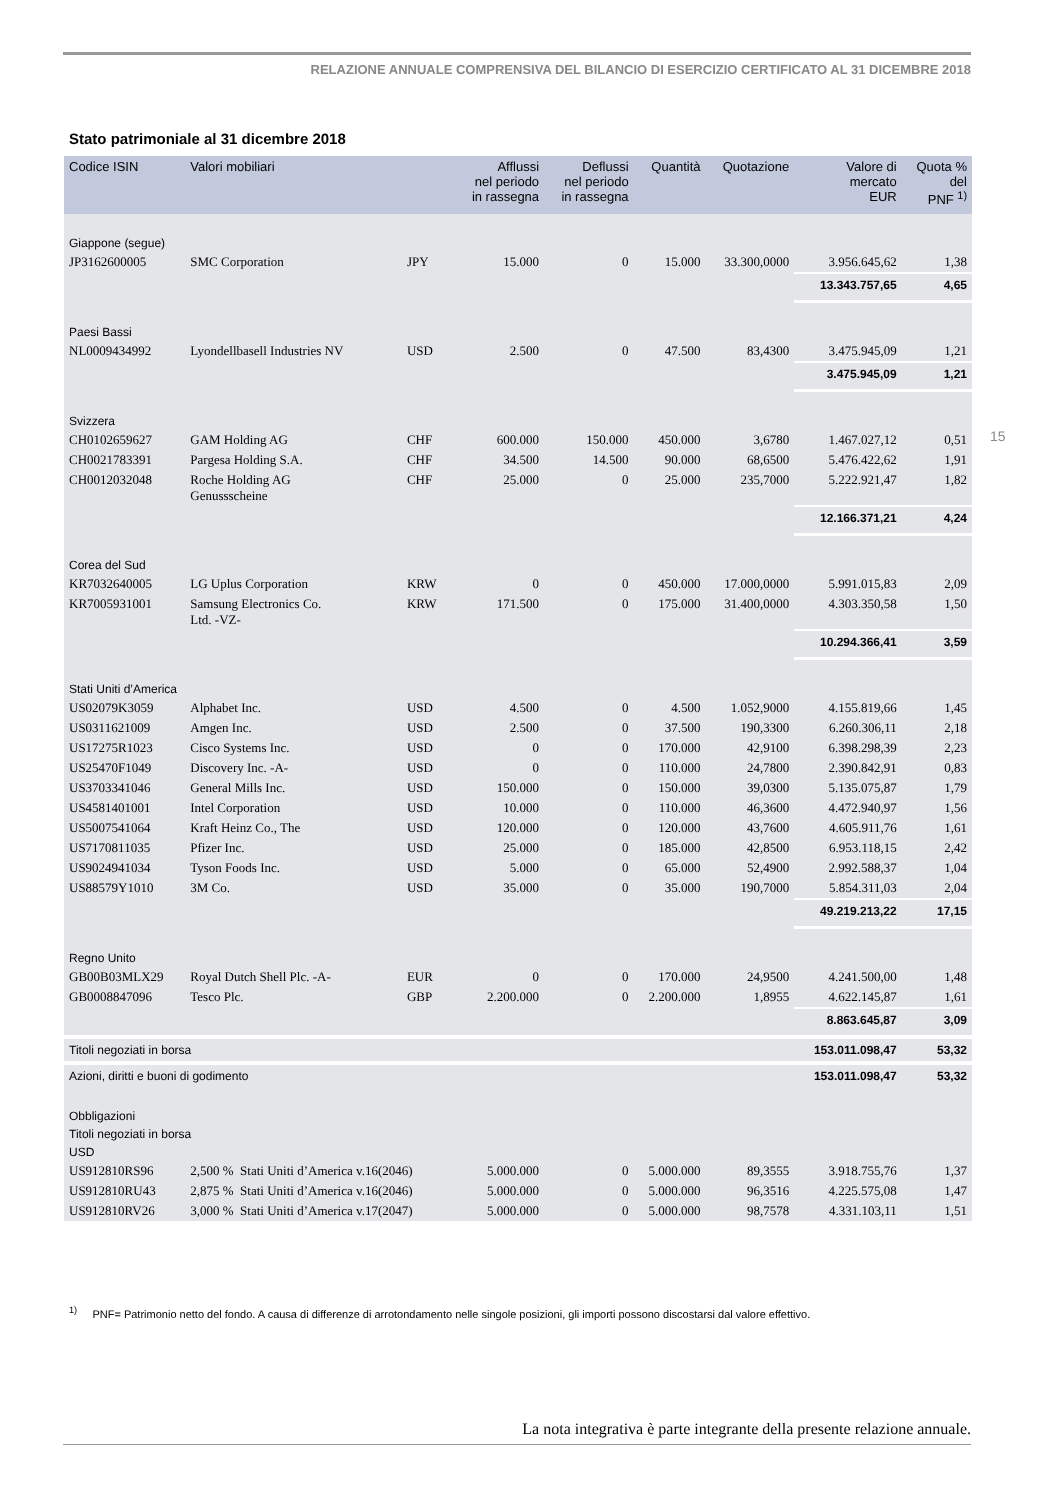RELAZIONE ANNUALE COMPRENSIVA DEL BILANCIO DI ESERCIZIO CERTIFICATO AL 31 DICEMBRE 2018
15
Stato patrimoniale al 31 dicembre 2018
| Codice ISIN | Valori mobiliari | | Afflussi nel periodo in rassegna | Deflussi nel periodo in rassegna | Quantità | Quotazione | Valore di mercato EUR | Quota % del PNF <sup>1)</sup> |
| --- | --- | --- | --- | --- | --- | --- | --- | --- |
| Giappone (segue) | | | | | | | | |
| JP3162600005 | SMC Corporation | JPY | 15.000 | 0 | 15.000 | 33.300,0000 | 3.956.645,62 | 1,38 |
| | | | | | | | 13.343.757,65 | 4,65 |
| Paesi Bassi | | | | | | | | |
| NL0009434992 | Lyondellbasell Industries NV | USD | 2.500 | 0 | 47.500 | 83,4300 | 3.475.945,09 | 1,21 |
| | | | | | | | 3.475.945,09 | 1,21 |
| Svizzera | | | | | | | | |
| CH0102659627 | GAM Holding AG | CHF | 600.000 | 150.000 | 450.000 | 3,6780 | 1.467.027,12 | 0,51 |
| CH0021783391 | Pargesa Holding S.A. | CHF | 34.500 | 14.500 | 90.000 | 68,6500 | 5.476.422,62 | 1,91 |
| CH0012032048 | Roche Holding AG Genussscheine | CHF | 25.000 | 0 | 25.000 | 235,7000 | 5.222.921,47 | 1,82 |
| | | | | | | | 12.166.371,21 | 4,24 |
| Corea del Sud | | | | | | | | |
| KR7032640005 | LG Uplus Corporation | KRW | 0 | 0 | 450.000 | 17.000,0000 | 5.991.015,83 | 2,09 |
| KR7005931001 | Samsung Electronics Co. Ltd. -VZ- | KRW | 171.500 | 0 | 175.000 | 31.400,0000 | 4.303.350,58 | 1,50 |
| | | | | | | | 10.294.366,41 | 3,59 |
| Stati Uniti d’America | | | | | | | | |
| US02079K3059 | Alphabet Inc. | USD | 4.500 | 0 | 4.500 | 1.052,9000 | 4.155.819,66 | 1,45 |
| US0311621009 | Amgen Inc. | USD | 2.500 | 0 | 37.500 | 190,3300 | 6.260.306,11 | 2,18 |
| US17275R1023 | Cisco Systems Inc. | USD | 0 | 0 | 170.000 | 42,9100 | 6.398.298,39 | 2,23 |
| US25470F1049 | Discovery Inc. -A- | USD | 0 | 0 | 110.000 | 24,7800 | 2.390.842,91 | 0,83 |
| US3703341046 | General Mills Inc. | USD | 150.000 | 0 | 150.000 | 39,0300 | 5.135.075,87 | 1,79 |
| US4581401001 | Intel Corporation | USD | 10.000 | 0 | 110.000 | 46,3600 | 4.472.940,97 | 1,56 |
| US5007541064 | Kraft Heinz Co., The | USD | 120.000 | 0 | 120.000 | 43,7600 | 4.605.911,76 | 1,61 |
| US7170811035 | Pfizer Inc. | USD | 25.000 | 0 | 185.000 | 42,8500 | 6.953.118,15 | 2,42 |
| US9024941034 | Tyson Foods Inc. | USD | 5.000 | 0 | 65.000 | 52,4900 | 2.992.588,37 | 1,04 |
| US88579Y1010 | 3M Co. | USD | 35.000 | 0 | 35.000 | 190,7000 | 5.854.311,03 | 2,04 |
| | | | | | | | 49.219.213,22 | 17,15 |
| Regno Unito | | | | | | | | |
| GB00B03MLX29 | Royal Dutch Shell Plc. -A- | EUR | 0 | 0 | 170.000 | 24,9500 | 4.241.500,00 | 1,48 |
| GB0008847096 | Tesco Plc. | GBP | 2.200.000 | 0 | 2.200.000 | 1,8955 | 4.622.145,87 | 1,61 |
| | | | | | | | 8.863.645,87 | 3,09 |
| Titoli negoziati in borsa | | | | | | | 153.011.098,47 | 53,32 |
| Azioni, diritti e buoni di godimento | | | | | | | 153.011.098,47 | 53,32 |
| Obbligazioni | | | | | | | | |
| Titoli negoziati in borsa | | | | | | | | |
| USD | | | | | | | | |
| US912810RS96 | 2,500 % Stati Uniti d’America v.16(2046) | | 5.000.000 | 0 | 5.000.000 | 89,3555 | 3.918.755,76 | 1,37 |
| US912810RU43 | 2,875 % Stati Uniti d’America v.16(2046) | | 5.000.000 | 0 | 5.000.000 | 96,3516 | 4.225.575,08 | 1,47 |
| US912810RV26 | 3,000 % Stati Uniti d’America v.17(2047) | | 5.000.000 | 0 | 5.000.000 | 98,7578 | 4.331.103,11 | 1,51 |
<sup>1)</sup> PNF= Patrimonio netto del fondo. A causa di differenze di arrotondamento nelle singole posizioni, gli importi possono discostarsi dal valore effettivo.
La nota integrativa è parte integrante della presente relazione annuale.